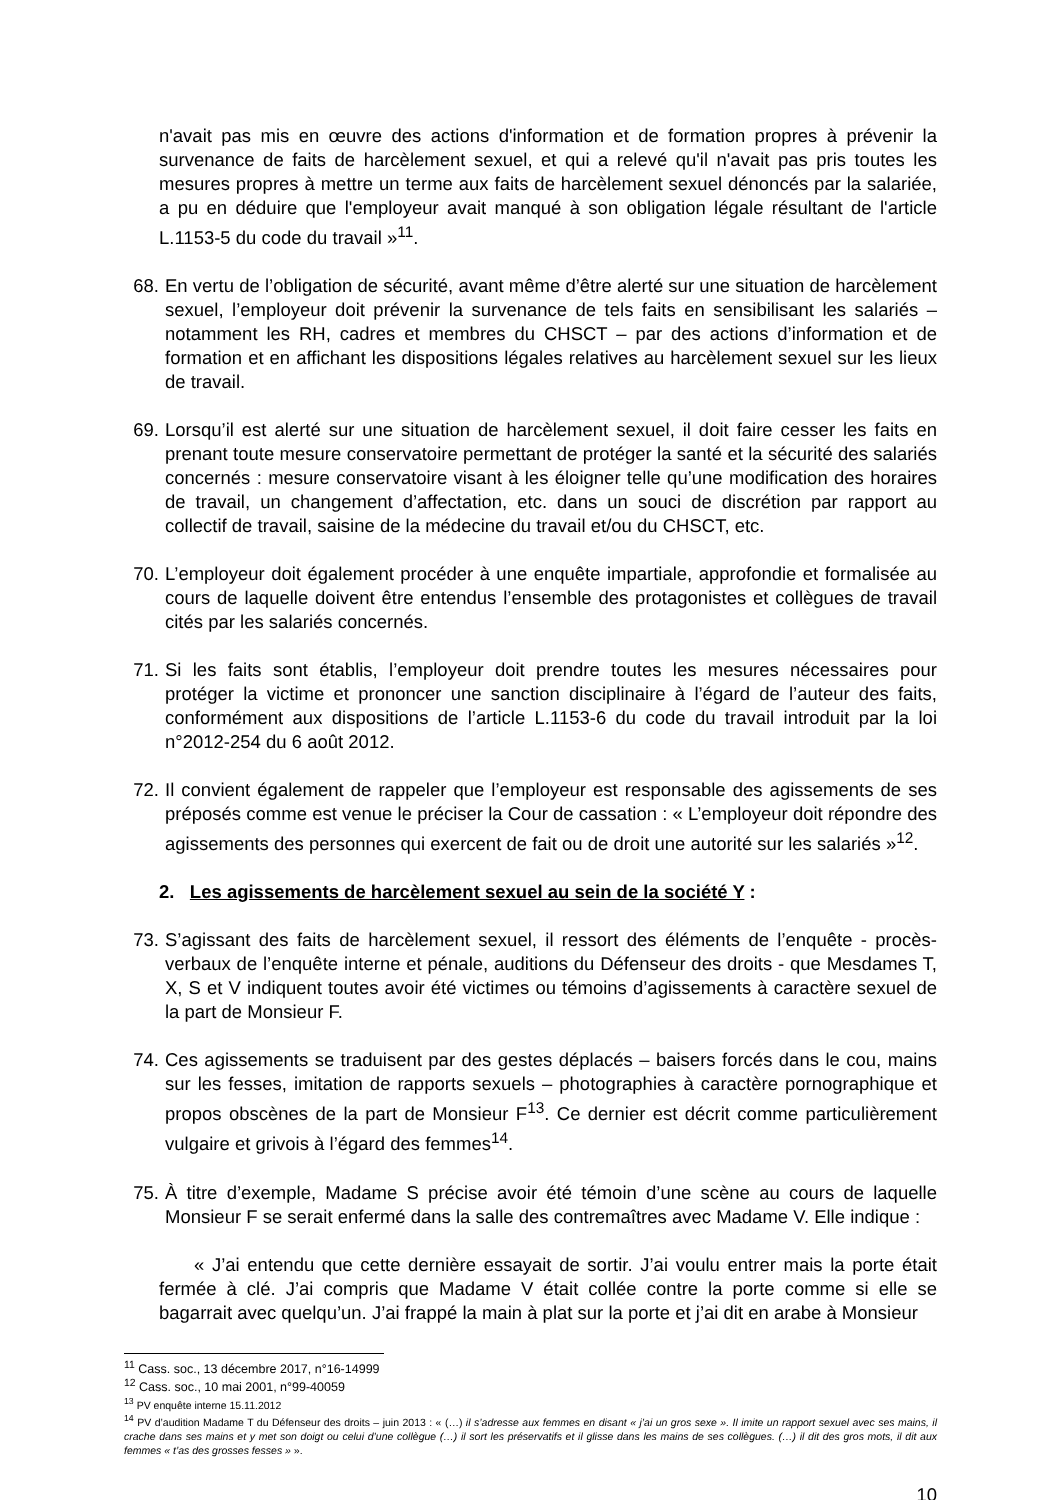n'avait pas mis en œuvre des actions d'information et de formation propres à prévenir la survenance de faits de harcèlement sexuel, et qui a relevé qu'il n'avait pas pris toutes les mesures propres à mettre un terme aux faits de harcèlement sexuel dénoncés par la salariée, a pu en déduire que l'employeur avait manqué à son obligation légale résultant de l'article L.1153-5 du code du travail »<sup>11</sup>.
68. En vertu de l’obligation de sécurité, avant même d’être alerté sur une situation de harcèlement sexuel, l’employeur doit prévenir la survenance de tels faits en sensibilisant les salariés – notamment les RH, cadres et membres du CHSCT – par des actions d’information et de formation et en affichant les dispositions légales relatives au harcèlement sexuel sur les lieux de travail.
69. Lorsqu’il est alerté sur une situation de harcèlement sexuel, il doit faire cesser les faits en prenant toute mesure conservatoire permettant de protéger la santé et la sécurité des salariés concernés : mesure conservatoire visant à les éloigner telle qu’une modification des horaires de travail, un changement d’affectation, etc. dans un souci de discrétion par rapport au collectif de travail, saisine de la médecine du travail et/ou du CHSCT, etc.
70. L’employeur doit également procéder à une enquête impartiale, approfondie et formalisée au cours de laquelle doivent être entendus l’ensemble des protagonistes et collègues de travail cités par les salariés concernés.
71. Si les faits sont établis, l’employeur doit prendre toutes les mesures nécessaires pour protéger la victime et prononcer une sanction disciplinaire à l’égard de l’auteur des faits, conformément aux dispositions de l’article L.1153-6 du code du travail introduit par la loi n°2012-254 du 6 août 2012.
72. Il convient également de rappeler que l’employeur est responsable des agissements de ses préposés comme est venue le préciser la Cour de cassation : « L’employeur doit répondre des agissements des personnes qui exercent de fait ou de droit une autorité sur les salariés »<sup>12</sup>.
2. Les agissements de harcèlement sexuel au sein de la société Y :
73. S’agissant des faits de harcèlement sexuel, il ressort des éléments de l’enquête - procès-verbaux de l’enquête interne et pénale, auditions du Défenseur des droits - que Mesdames T, X, S et V indiquent toutes avoir été victimes ou témoins d’agissements à caractère sexuel de la part de Monsieur F.
74. Ces agissements se traduisent par des gestes déplacés – baisers forcés dans le cou, mains sur les fesses, imitation de rapports sexuels – photographies à caractère pornographique et propos obscènes de la part de Monsieur F<sup>13</sup>. Ce dernier est décrit comme particulièrement vulgaire et grivois à l’égard des femmes<sup>14</sup>.
75. À titre d’exemple, Madame S précise avoir été témoin d’une scène au cours de laquelle Monsieur F se serait enfermé dans la salle des contremaîtres avec Madame V. Elle indique :
« J’ai entendu que cette dernière essayait de sortir. J’ai voulu entrer mais la porte était fermée à clé. J’ai compris que Madame V était collée contre la porte comme si elle se bagarrait avec quelqu’un. J’ai frappé la main à plat sur la porte et j’ai dit en arabe à Monsieur
<sup>11</sup> Cass. soc., 13 décembre 2017, n°16-14999
<sup>12</sup> Cass. soc., 10 mai 2001, n°99-40059
<sup>13</sup> PV enquête interne 15.11.2012
<sup>14</sup> PV d’audition Madame T du Défenseur des droits – juin 2013 : « (…) il s’adresse aux femmes en disant « j’ai un gros sexe ». Il imite un rapport sexuel avec ses mains, il crache dans ses mains et y met son doigt ou celui d’une collègue (…) il sort les préservatifs et il glisse dans les mains de ses collègues. (…) il dit des gros mots, il dit aux femmes « t’as des grosses fesses » ».
10